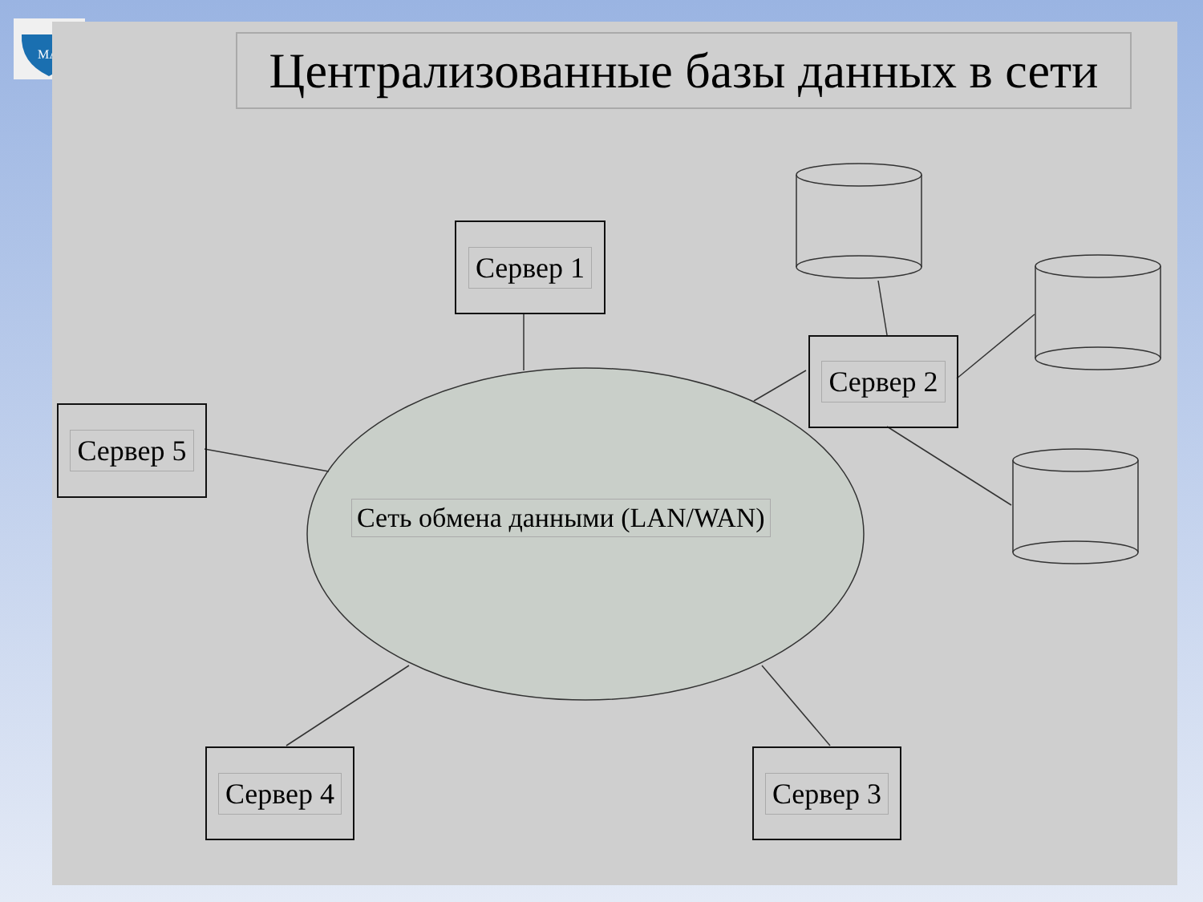МАИ
Централизованные базы данных в сети
Сервер 1
Сервер 2
Сервер 5
Сеть обмена данными (LAN/WAN)
Сервер 4 Сервер 3